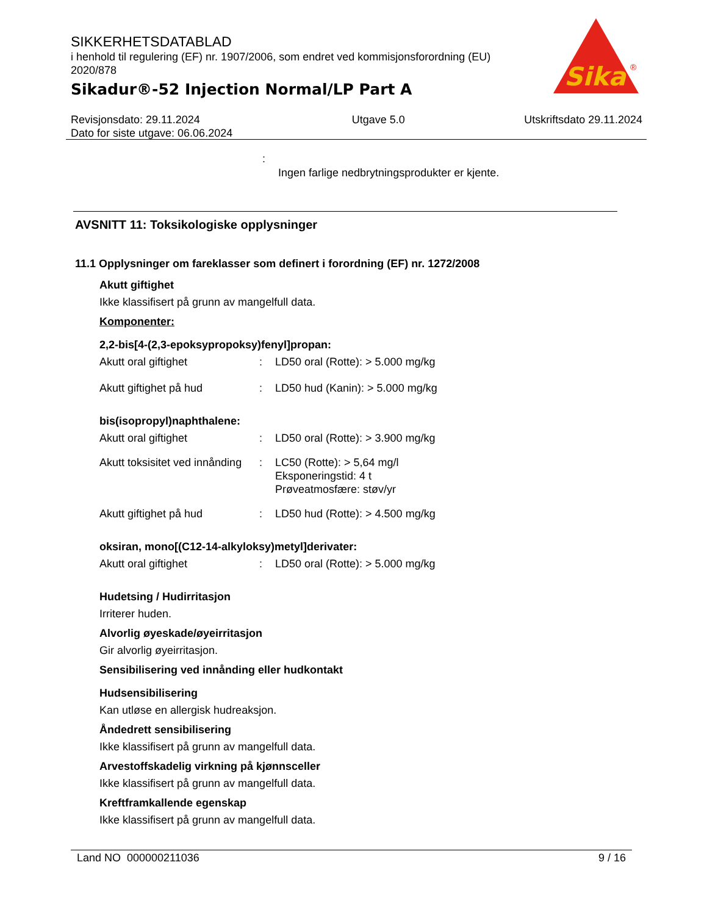SIKKERHETSDATABLAD
i henhold til regulering (EF) nr. 1907/2006, som endret ved kommisjonsforordning (EU) 2020/878
Sikadur®-52 Injection Normal/LP Part A
Sika
®
Revisjonsdato: 29.11.2024
Dato for siste utgave: 06.06.2024
Utgave 5.0 Utskriftsdato 29.11.2024
:
Ingen farlige nedbrytningsprodukter er kjente.
AVSNITT 11: Toksikologiske opplysninger
11.1 Opplysninger om fareklasser som definert i forordning (EF) nr. 1272/2008
Akutt giftighet
Ikke klassifisert på grunn av mangelfull data.
Komponenter:
2,2-bis[4-(2,3-epoksypropoksy)fenyl]propan:
Akutt oral giftighet: LD50 oral (Rotte): > 5.000 mg/kg
Akutt giftighet på hud: LD50 hud (Kanin): > 5.000 mg/kg
bis(isopropyl)naphthalene:
Akutt oral giftighet: LD50 oral (Rotte): > 3.900 mg/kg
Akutt toksisitet ved innånding: LC50 (Rotte): > 5,64 mg/l
Eksponeringstid: 4 t
Prøveatmosfære: støv/yr
Akutt giftighet på hud: LD50 hud (Rotte): > 4.500 mg/kg
oksiran, mono[(C12-14-alkyloksy)metyl]derivater:
Akutt oral giftighet: LD50 oral (Rotte): > 5.000 mg/kg
Hudetsing / Hudirritasjon
Irriterer huden.
Alvorlig øyeskade/øyeirritasjon
Gir alvorlig øyeirritasjon.
Sensibilisering ved innånding eller hudkontakt
Hudsensibilisering
Kan utløse en allergisk hudreaksjon.
Åndedrett sensibilisering
Ikke klassifisert på grunn av mangelfull data.
Arvestoffskadelig virkning på kjønnsceller
Ikke klassifisert på grunn av mangelfull data.
Kreftframkallende egenskap
Ikke klassifisert på grunn av mangelfull data.
Land NO 000000211036 9 / 16